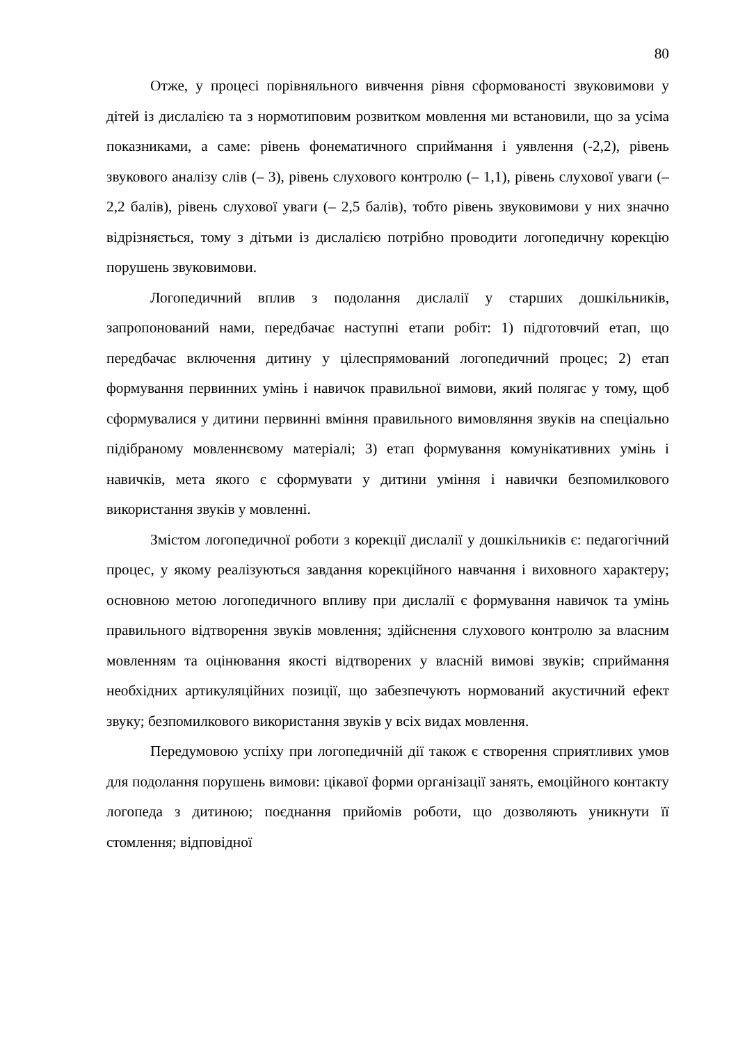80
Отже, у процесі порівняльного вивчення рівня сформованості звуковимови у дітей із дислалією та з нормотиповим розвитком мовлення ми встановили, що за усіма показниками, а саме: рівень фонематичного сприймання і уявлення (-2,2), рівень звукового аналізу слів (– 3), рівень слухового контролю (– 1,1), рівень слухової уваги (– 2,2 балів), рівень слухової уваги (– 2,5 балів), тобто рівень звуковимови у них значно відрізняється, тому з дітьми із дислалією потрібно проводити логопедичну корекцію порушень звуковимови.
Логопедичний вплив з подолання дислалії у старших дошкільників, запропонований нами, передбачає наступні етапи робіт: 1) підготовчий етап, що передбачає включення дитину у цілеспрямований логопедичний процес; 2) етап формування первинних умінь і навичок правильної вимови, який полягає у тому, щоб сформувалися у дитини первинні вміння правильного вимовляння звуків на спеціально підібраному мовленнєвому матеріалі; 3) етап формування комунікативних умінь і навичків, мета якого є сформувати у дитини уміння і навички безпомилкового використання звуків у мовленні.
Змістом логопедичної роботи з корекції дислалії у дошкільників є: педагогічний процес, у якому реалізуються завдання корекційного навчання і виховного характеру; основною метою логопедичного впливу при дислалії є формування навичок та умінь правильного відтворення звуків мовлення; здійснення слухового контролю за власним мовленням та оцінювання якості відтворених у власній вимові звуків; сприймання необхідних артикуляційних позиції, що забезпечують нормований акустичний ефект звуку; безпомилкового використання звуків у всіх видах мовлення.
Передумовою успіху при логопедичній дії також є створення сприятливих умов для подолання порушень вимови: цікавої форми організації занять, емоційного контакту логопеда з дитиною; поєднання прийомів роботи, що дозволяють уникнути її стомлення; відповідної